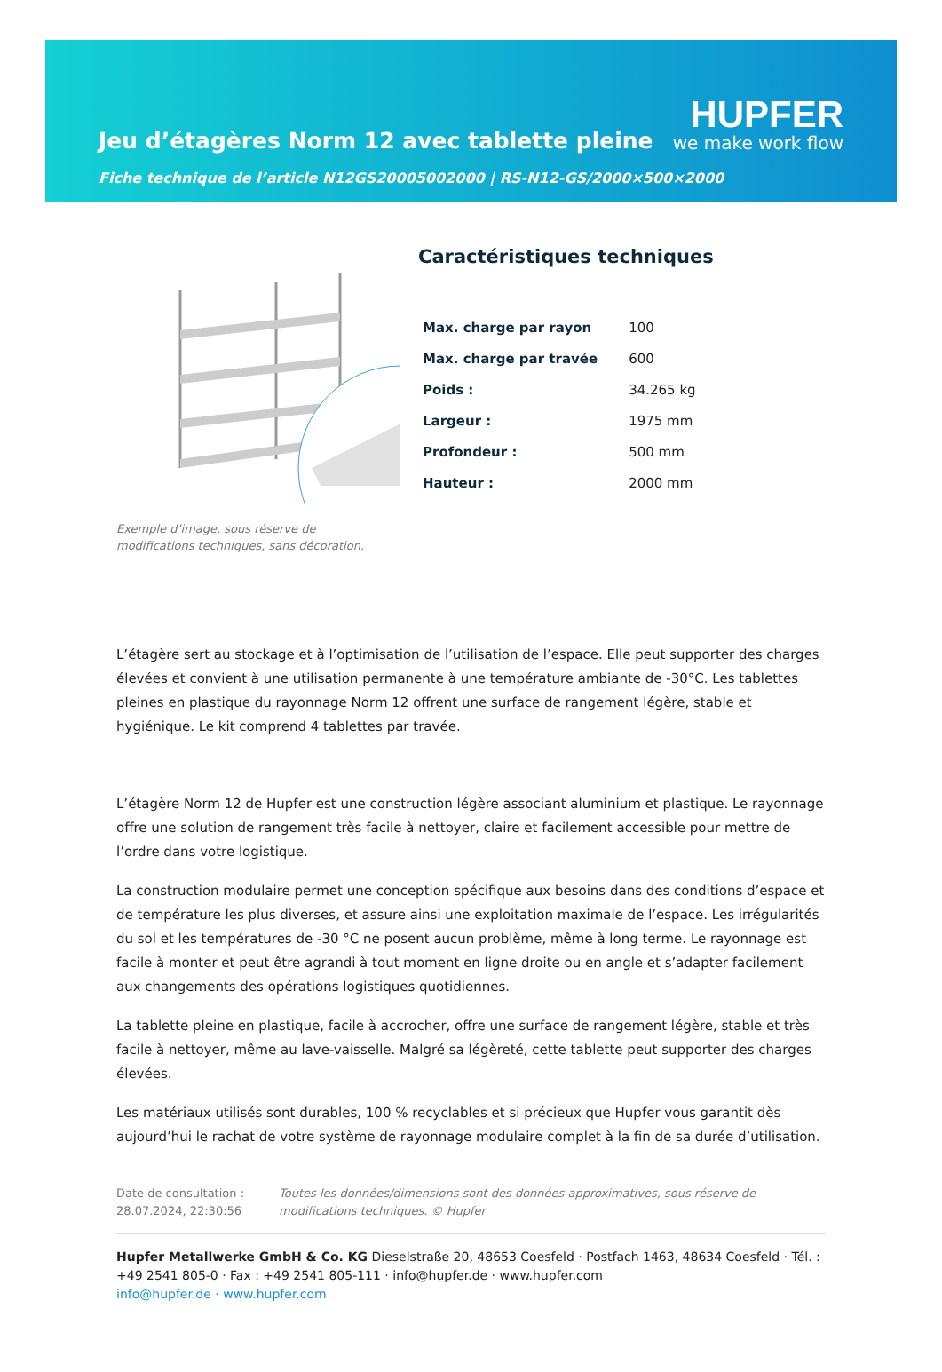Jeu d’étagères Norm 12 avec tablette pleine
HUPFER
we make work flow
Fiche technique de l’article N12GS20005002000 | RS-N12-GS/2000×500×2000
Exemple d’image, sous réserve de modifications techniques, sans décoration.
Caractéristiques techniques
| Max. charge par rayon | 100 |
| Max. charge par travée | 600 |
| Poids : | 34.265 kg |
| Largeur : | 1975 mm |
| Profondeur : | 500 mm |
| Hauteur : | 2000 mm |
L’étagère sert au stockage et à l’optimisation de l’utilisation de l’espace. Elle peut supporter des charges élevées et convient à une utilisation permanente à une température ambiante de -30°C. Les tablettes pleines en plastique du rayonnage Norm 12 offrent une surface de rangement légère, stable et hygiénique. Le kit comprend 4 tablettes par travée.
L’étagère Norm 12 de Hupfer est une construction légère associant aluminium et plastique. Le rayonnage offre une solution de rangement très facile à nettoyer, claire et facilement accessible pour mettre de l’ordre dans votre logistique.
La construction modulaire permet une conception spécifique aux besoins dans des conditions d’espace et de température les plus diverses, et assure ainsi une exploitation maximale de l’espace. Les irrégularités du sol et les températures de -30 °C ne posent aucun problème, même à long terme. Le rayonnage est facile à monter et peut être agrandi à tout moment en ligne droite ou en angle et s’adapter facilement aux changements des opérations logistiques quotidiennes.
La tablette pleine en plastique, facile à accrocher, offre une surface de rangement légère, stable et très facile à nettoyer, même au lave-vaisselle. Malgré sa légèreté, cette tablette peut supporter des charges élevées.
Les matériaux utilisés sont durables, 100 % recyclables et si précieux que Hupfer vous garantit dès aujourd’hui le rachat de votre système de rayonnage modulaire complet à la fin de sa durée d’utilisation.
Date de consultation : 28.07.2024, 22:30:56
Toutes les données/dimensions sont des données approximatives, sous réserve de modifications techniques. © Hupfer
Hupfer Metallwerke GmbH & Co. KG Dieselstraße 20, 48653 Coesfeld · Postfach 1463, 48634 Coesfeld · Tél. : +49 2541 805-0 · Fax : +49 2541 805-111 · info@hupfer.de · www.hupfer.com
info@hupfer.de · www.hupfer.com